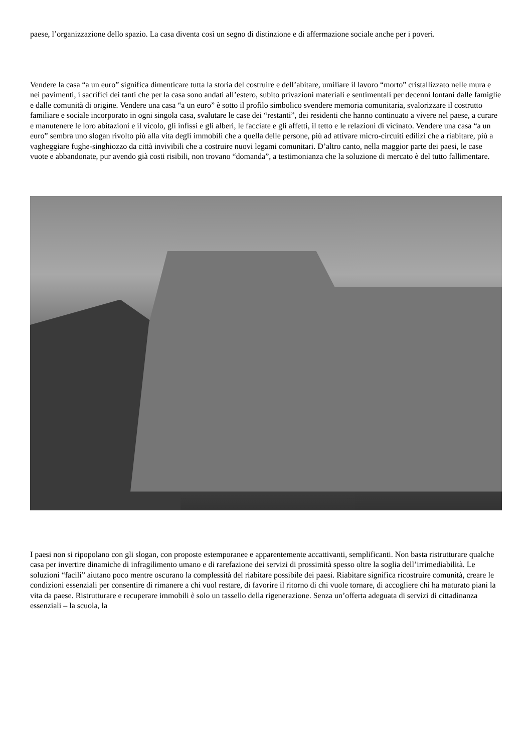paese, l’organizzazione dello spazio. La casa diventa così un segno di distinzione e di affermazione sociale anche per i poveri.
Vendere la casa “a un euro” significa dimenticare tutta la storia del costruire e dell’abitare, umiliare il lavoro “morto” cristallizzato nelle mura e nei pavimenti, i sacrifici dei tanti che per la casa sono andati all’estero, subito privazioni materiali e sentimentali per decenni lontani dalle famiglie e dalle comunità di origine. Vendere una casa “a un euro” è sotto il profilo simbolico svendere memoria comunitaria, svalorizzare il costrutto familiare e sociale incorporato in ogni singola casa, svalutare le case dei “restanti”, dei residenti che hanno continuato a vivere nel paese, a curare e manutenere le loro abitazioni e il vicolo, gli infissi e gli alberi, le facciate e gli affetti, il tetto e le relazioni di vicinato. Vendere una casa “a un euro” sembra uno slogan rivolto più alla vita degli immobili che a quella delle persone, più ad attivare micro-circuiti edilizi che a riabitare, più a vagheggiare fughe-singhiozzo da città invivibili che a costruire nuovi legami comunitari. D’altro canto, nella maggior parte dei paesi, le case vuote e abbandonate, pur avendo già costi risibili, non trovano “domanda”, a testimonianza che la soluzione di mercato è del tutto fallimentare.
I paesi non si ripopolano con gli slogan, con proposte estemporanee e apparentemente accattivanti, semplificanti. Non basta ristrutturare qualche casa per invertire dinamiche di infragilimento umano e di rarefazione dei servizi di prossimità spesso oltre la soglia dell’irrimediabilità. Le soluzioni “facili” aiutano poco mentre oscurano la complessità del riabitare possibile dei paesi. Riabitare significa ricostruire comunità, creare le condizioni essenziali per consentire di rimanere a chi vuol restare, di favorire il ritorno di chi vuole tornare, di accogliere chi ha maturato piani la vita da paese. Ristrutturare e recuperare immobili è solo un tassello della rigenerazione. Senza un’offerta adeguata di servizi di cittadinanza essenziali – la scuola, la